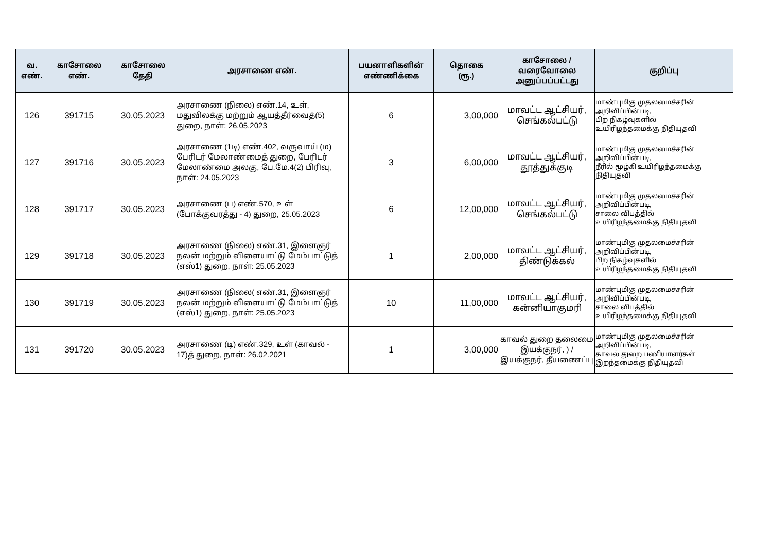| வ. எண். | காசோலை எண். | காசோலை தேதி | அரசாணை எண். | பயனாளிகளின் எண்ணிக்கை | தொகை (ரூ.) | காசோலை / வரைவோலை அனுப்பப்பட்டது | குறிப்பு |
| --- | --- | --- | --- | --- | --- | --- | --- |
| 126 | 391715 | 30.05.2023 | அரசாணை (நிலை) எண்.14, உள், மதுவிலக்கு மற்றும் ஆயத்தீர்வைத்(5) துறை, நாள்: 26.05.2023 | 6 | 3,00,000 | மாவட்ட ஆட்சியர், செங்கல்பட்டு | மாண்புமிகு முதலமைச்சரின் அறிவிப்பின்படி, பிற நிகழ்வுகளில் உயிரிழந்தமைக்கு நிதியுதவி |
| 127 | 391716 | 30.05.2023 | அரசாணை (1டி) எண்.402, வருவாய் (ம) பேரிடர் மேலாண்மைத் துறை, பேரிடர் மேலாண்மை அலகு, பே.மே.4(2) பிரிவு, நாள்: 24.05.2023 | 3 | 6,00,000 | மாவட்ட ஆட்சியர், தூத்துக்குடி | மாண்புமிகு முதலமைச்சரின் அறிவிப்பின்படி, நீரில் மூழ்கி உயிரிழந்தமைக்கு நிதியுதவி |
| 128 | 391717 | 30.05.2023 | அரசாணை (ப) எண்.570, உள் (போக்குவரத்து - 4) துறை, 25.05.2023 | 6 | 12,00,000 | மாவட்ட ஆட்சியர், செங்கல்பட்டு | மாண்புமிகு முதலமைச்சரின் அறிவிப்பின்படி, சாலை விபத்தில் உயிரிழந்தமைக்கு நிதியுதவி |
| 129 | 391718 | 30.05.2023 | அரசாணை (நிலை) எண்.31, இளைஞர் நலன் மற்றும் விளையாட்டு மேம்பாட்டுத் (எஸ்1) துறை, நாள்: 25.05.2023 | 1 | 2,00,000 | மாவட்ட ஆட்சியர், திண்டுக்கல் | மாண்புமிகு முதலமைச்சரின் அறிவிப்பின்படி, பிற நிகழ்வுகளில் உயிரிழந்தமைக்கு நிதியுதவி |
| 130 | 391719 | 30.05.2023 | அரசாணை (நிலை( எண்.31, இளைஞர் நலன் மற்றும் விளையாட்டு மேம்பாட்டுத் (எஸ்1) துறை, நாள்: 25.05.2023 | 10 | 11,00,000 | மாவட்ட ஆட்சியர், கன்னியாகுமரி | மாண்புமிகு முதலமைச்சரின் அறிவிப்பின்படி, சாலை விபத்தில் உயிரிழந்தமைக்கு நிதியுதவி |
| 131 | 391720 | 30.05.2023 | அரசாணை (டி) எண்.329, உள் (காவல் - 17)த் துறை, நாள்: 26.02.2021 | 1 | 3,00,000 | காவல் துறை தலைமை இயக்குநர், ) / இயக்குநர், தீயணைப்பு | மாண்புமிகு முதலமைச்சரின் அறிவிப்பின்படி, காவல் துறை பணியாளர்கள் இறந்தமைக்கு நிதியுதவி |